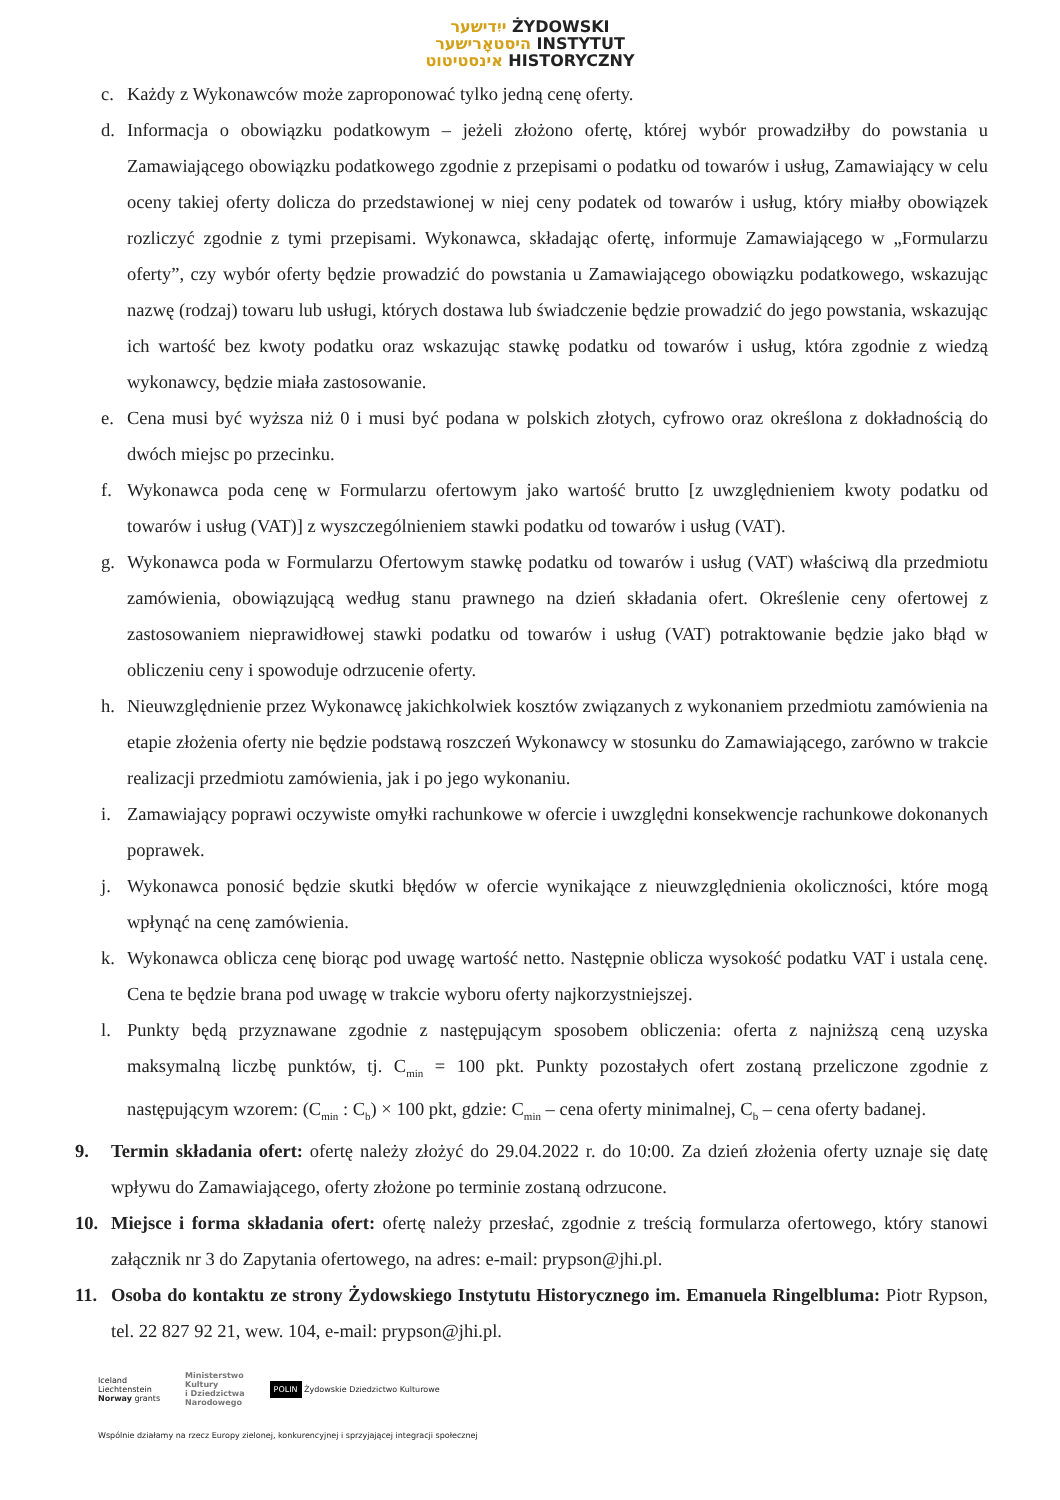ייִדישער ŻYDOWSKI
היסטאָרישער INSTYTUT
אינסטיטוט HISTORYCZNY
c. Każdy z Wykonawców może zaproponować tylko jedną cenę oferty.
d. Informacja o obowiązku podatkowym – jeżeli złożono ofertę, której wybór prowadziłby do powstania u Zamawiającego obowiązku podatkowego zgodnie z przepisami o podatku od towarów i usług, Zamawiający w celu oceny takiej oferty dolicza do przedstawionej w niej ceny podatek od towarów i usług, który miałby obowiązek rozliczyć zgodnie z tymi przepisami. Wykonawca, składając ofertę, informuje Zamawiającego w „Formularzu oferty”, czy wybór oferty będzie prowadzić do powstania u Zamawiającego obowiązku podatkowego, wskazując nazwę (rodzaj) towaru lub usługi, których dostawa lub świadczenie będzie prowadzić do jego powstania, wskazując ich wartość bez kwoty podatku oraz wskazując stawkę podatku od towarów i usług, która zgodnie z wiedzą wykonawcy, będzie miała zastosowanie.
e. Cena musi być wyższa niż 0 i musi być podana w polskich złotych, cyfrowo oraz określona z dokładnością do dwóch miejsc po przecinku.
f. Wykonawca poda cenę w Formularzu ofertowym jako wartość brutto [z uwzględnieniem kwoty podatku od towarów i usług (VAT)] z wyszczególnieniem stawki podatku od towarów i usług (VAT).
g. Wykonawca poda w Formularzu Ofertowym stawkę podatku od towarów i usług (VAT) właściwą dla przedmiotu zamówienia, obowiązującą według stanu prawnego na dzień składania ofert. Określenie ceny ofertowej z zastosowaniem nieprawidłowej stawki podatku od towarów i usług (VAT) potraktowanie będzie jako błąd w obliczeniu ceny i spowoduje odrzucenie oferty.
h. Nieuwzględnienie przez Wykonawcę jakichkolwiek kosztów związanych z wykonaniem przedmiotu zamówienia na etapie złożenia oferty nie będzie podstawą roszczeń Wykonawcy w stosunku do Zamawiającego, zarówno w trakcie realizacji przedmiotu zamówienia, jak i po jego wykonaniu.
i. Zamawiający poprawi oczywiste omyłki rachunkowe w ofercie i uwzględni konsekwencje rachunkowe dokonanych poprawek.
j. Wykonawca ponosić będzie skutki błędów w ofercie wynikające z nieuwzględnienia okoliczności, które mogą wpłynąć na cenę zamówienia.
k. Wykonawca oblicza cenę biorąc pod uwagę wartość netto. Następnie oblicza wysokość podatku VAT i ustala cenę. Cena te będzie brana pod uwagę w trakcie wyboru oferty najkorzystniejszej.
l. Punkty będą przyznawane zgodnie z następującym sposobem obliczenia: oferta z najniższą ceną uzyska maksymalną liczbę punktów, tj. C<sub>min</sub> = 100 pkt. Punkty pozostałych ofert zostaną przeliczone zgodnie z następującym wzorem: (C<sub>min</sub> : C<sub>b</sub>) × 100 pkt, gdzie: C<sub>min</sub> – cena oferty minimalnej, C<sub>b</sub> – cena oferty badanej.
9. Termin składania ofert: ofertę należy złożyć do 29.04.2022 r. do 10:00. Za dzień złożenia oferty uznaje się datę wpływu do Zamawiającego, oferty złożone po terminie zostaną odrzucone.
10. Miejsce i forma składania ofert: ofertę należy przesłać, zgodnie z treścią formularza ofertowego, który stanowi załącznik nr 3 do Zapytania ofertowego, na adres: e-mail: prypson@jhi.pl.
11. Osoba do kontaktu ze strony Żydowskiego Instytutu Historycznego im. Emanuela Ringelbluma: Piotr Rypson, tel. 22 827 92 21, wew. 104, e-mail: prypson@jhi.pl.
Iceland
Liechtenstein
Norway grants
Ministerstwo
Kultury
i Dziedzictwa
Narodowego
POLIN Żydowskie Dziedzictwo Kulturowe
Wspólnie działamy na rzecz Europy zielonej, konkurencyjnej i sprzyjającej integracji społecznej